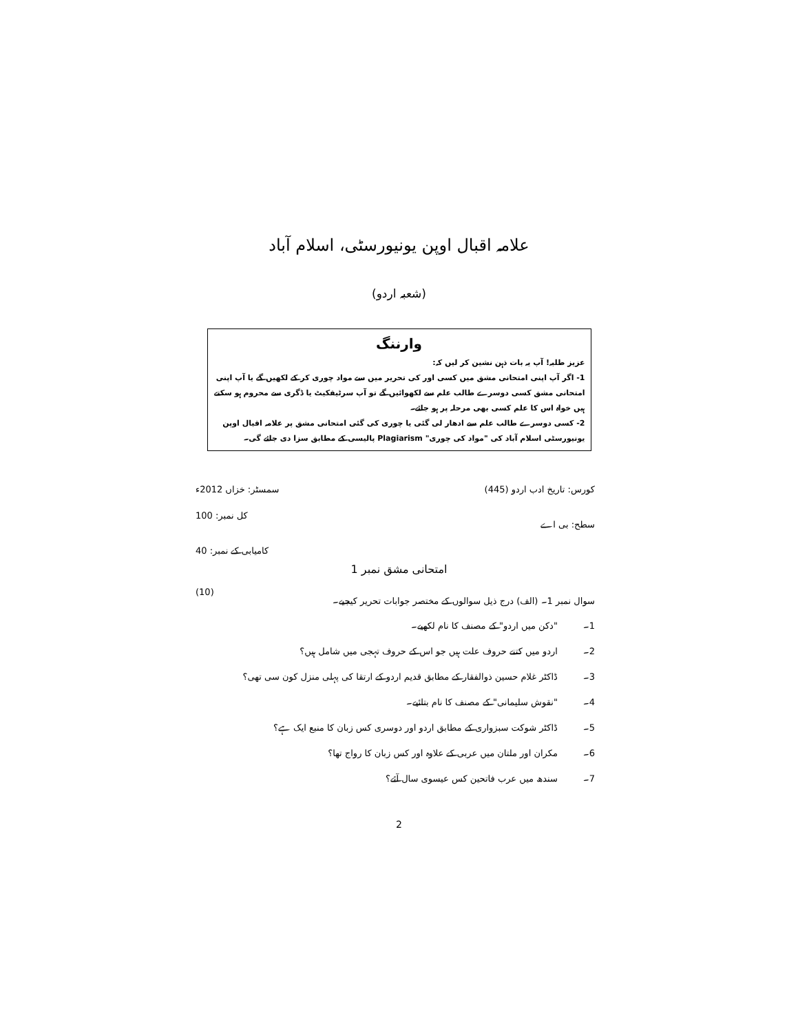علامہ اقبال اوپن یونیورسٹی، اسلام آباد
(شعبہ اردو)
وارننگ
عزیز طلبہ! آپ یہ بات ذہن نشین کر لیں کہ:
1- اگر آپ اپنی امتحانی مشق میں کسی اور کی تحریر میں سے مواد چوری کر کے لکھیں گے یا آپ اپنی امتحانی مشق کسی دوسرے طالب علم سے لکھوائیں گے تو آپ سرٹیفکیٹ یا ڈگری سے محروم ہو سکتے ہیں خواہ اس کا علم کسی بھی مرحلہ پر ہو جائے۔
2- کسی دوسرے طالب علم سے ادھار لی گئی یا چوری کی گئی امتحانی مشق پر علامہ اقبال اوپن یونیورسٹی اسلام آباد کی "مواد کی چوری" Plagiarism پالیسی کے مطابق سزا دی جائے گی۔
کورس: تاریخ ادب اردو (445) سمسٹر: خزاں 2012ء
سطح: بی اے کل نمبر: 100
کامیابی کے نمبر: 40
امتحانی مشق نمبر 1
سوال نمبر 1۔ (الف) درج ذیل سوالوں کے مختصر جوابات تحریر کیجیے۔ (10)
1۔ "دکن میں اردو" کے مصنف کا نام لکھیے۔
2۔ اردو میں کتنے حروف علت ہیں جو اس کے حروف تہجی میں شامل ہیں؟
3۔ ڈاکٹر غلام حسین ذوالفقار کے مطابق قدیم اردو کے ارتقا کی پہلی منزل کون سی تھی؟
4۔ "نقوش سلیمانی" کے مصنف کا نام بتائیے۔
5۔ ڈاکٹر شوکت سبزواری کے مطابق اردو اور دوسری کس زبان کا منبع ایک ہے؟
6۔ مکران اور ملتان میں عربی کے علاوہ اور کس زبان کا رواج تھا؟
7۔ سندھ میں عرب فاتحین کس عیسوی سال آئے؟
2